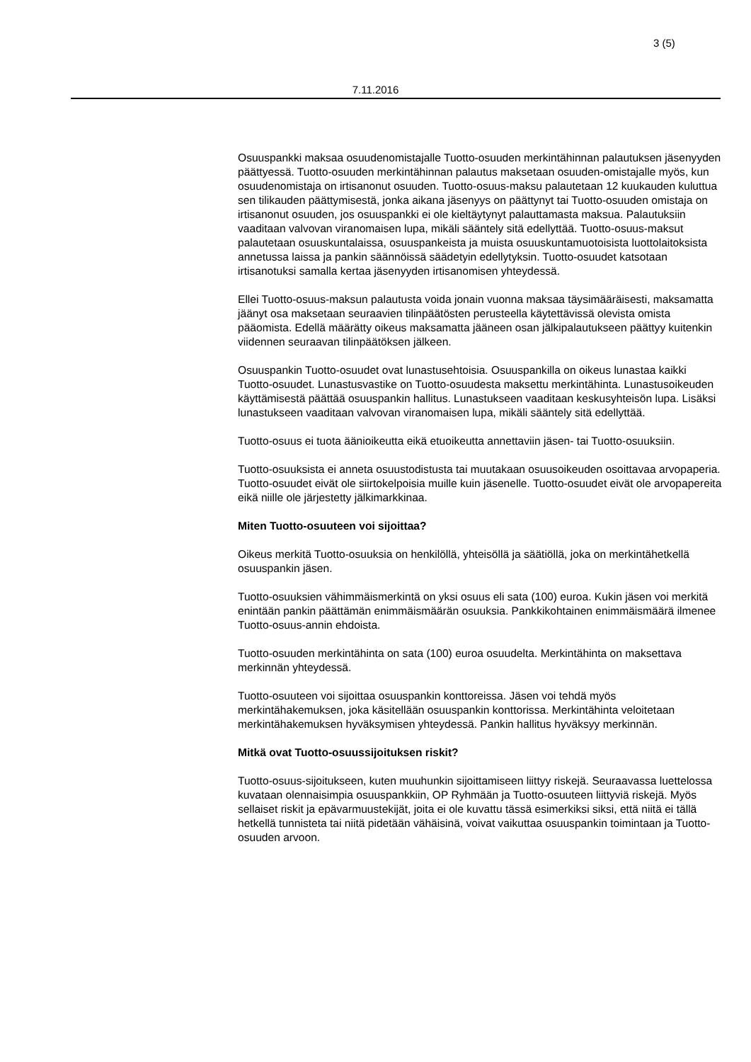3 (5)
7.11.2016
Osuuspankki maksaa osuudenomistajalle Tuotto-osuuden merkintähinnan palautuksen jäsenyyden päättyessä. Tuotto-osuuden merkintähinnan palautus maksetaan osuuden-omistajalle myös, kun osuudenomistaja on irtisanonut osuuden. Tuotto-osuus-maksu palautetaan 12 kuukauden kuluttua sen tilikauden päättymisestä, jonka aikana jäsenyys on päättynyt tai Tuotto-osuuden omistaja on irtisanonut osuuden, jos osuuspankki ei ole kieltäytynyt palauttamasta maksua. Palautuksiin vaaditaan valvovan viranomaisen lupa, mikäli sääntely sitä edellyttää. Tuotto-osuus-maksut palautetaan osuuskuntalaissa, osuuspankeista ja muista osuuskuntamuotoisista luottolaitoksista annetussa laissa ja pankin säännöissä säädetyin edellytyksin. Tuotto-osuudet katsotaan irtisanotuksi samalla kertaa jäsenyyden irtisanomisen yhteydessä.
Ellei Tuotto-osuus-maksun palautusta voida jonain vuonna maksaa täysimääräisesti, maksamatta jäänyt osa maksetaan seuraavien tilinpäätösten perusteella käytettävissä olevista omista pääomista. Edellä määrätty oikeus maksamatta jääneen osan jälkipalautukseen päättyy kuitenkin viidennen seuraavan tilinpäätöksen jälkeen.
Osuuspankin Tuotto-osuudet ovat lunastusehtoisia. Osuuspankilla on oikeus lunastaa kaikki Tuotto-osuudet. Lunastusvastike on Tuotto-osuudesta maksettu merkintähinta. Lunastusoikeuden käyttämisestä päättää osuuspankin hallitus. Lunastukseen vaaditaan keskusyhteisön lupa. Lisäksi lunastukseen vaaditaan valvovan viranomaisen lupa, mikäli sääntely sitä edellyttää.
Tuotto-osuus ei tuota äänioikeutta eikä etuoikeutta annettaviin jäsen- tai Tuotto-osuuksiin.
Tuotto-osuuksista ei anneta osuustodistusta tai muutakaan osuusoikeuden osoittavaa arvopaperia. Tuotto-osuudet eivät ole siirtokelpoisia muille kuin jäsenelle. Tuotto-osuudet eivät ole arvopapereita eikä niille ole järjestetty jälkimarkkinaa.
Miten Tuotto-osuuteen voi sijoittaa?
Oikeus merkitä Tuotto-osuuksia on henkilöllä, yhteisöllä ja säätiöllä, joka on merkintähetkellä osuuspankin jäsen.
Tuotto-osuuksien vähimmäismerkintä on yksi osuus eli sata (100) euroa. Kukin jäsen voi merkitä enintään pankin päättämän enimmäismäärän osuuksia. Pankkikohtainen enimmäismäärä ilmenee Tuotto-osuus-annin ehdoista.
Tuotto-osuuden merkintähinta on sata (100) euroa osuudelta. Merkintähinta on maksettava merkinnän yhteydessä.
Tuotto-osuuteen voi sijoittaa osuuspankin konttoreissa. Jäsen voi tehdä myös merkintähakemuksen, joka käsitellään osuuspankin konttorissa. Merkintähinta veloitetaan merkintähakemuksen hyväksymisen yhteydessä. Pankin hallitus hyväksyy merkinnän.
Mitkä ovat Tuotto-osuussijoituksen riskit?
Tuotto-osuus-sijoitukseen, kuten muuhunkin sijoittamiseen liittyy riskejä. Seuraavassa luettelossa kuvataan olennaisimpia osuuspankkiin, OP Ryhmään ja Tuotto-osuuteen liittyviä riskejä. Myös sellaiset riskit ja epävarmuustekijät, joita ei ole kuvattu tässä esimerkiksi siksi, että niitä ei tällä hetkellä tunnisteta tai niitä pidetään vähäisinä, voivat vaikuttaa osuuspankin toimintaan ja Tuotto-osuuden arvoon.